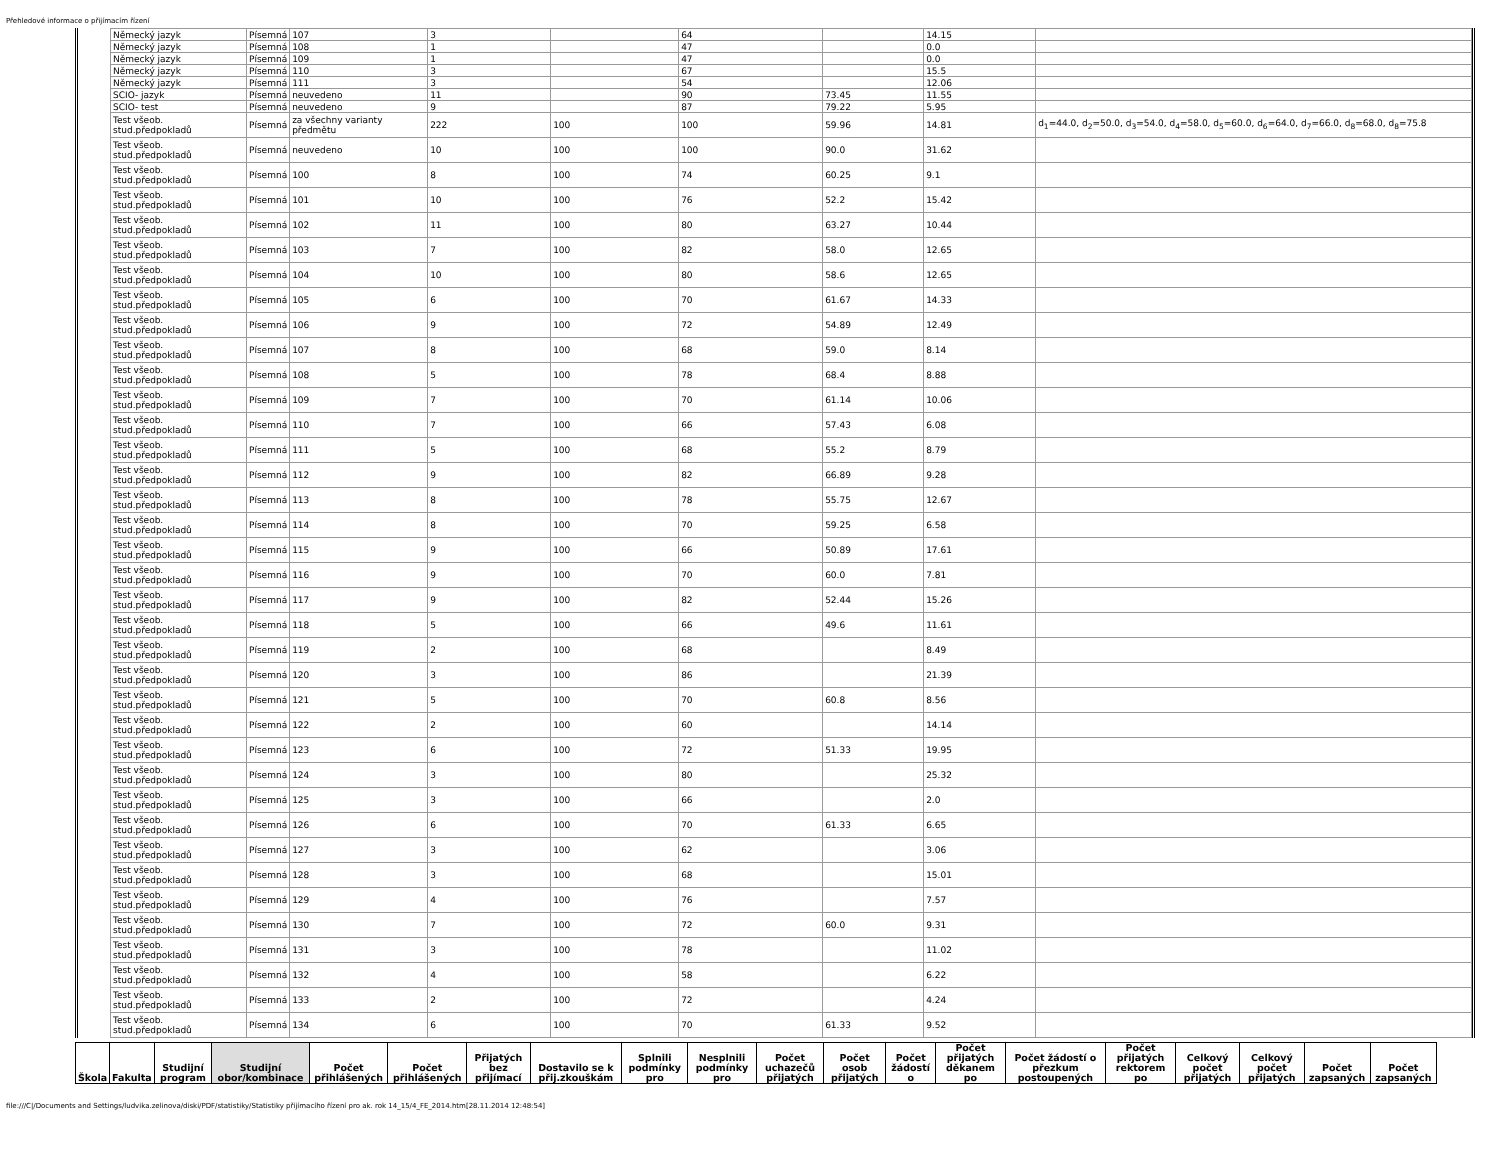Přehledové informace o přijímacím řízení
| Německý jazyk | Písemná | 107 | 3 | | 64 | | 14.15 | |
| Německý jazyk | Písemná | 108 | 1 | | 47 | | 0.0 | |
| Německý jazyk | Písemná | 109 | 1 | | 47 | | 0.0 | |
| Německý jazyk | Písemná | 110 | 3 | | 67 | | 15.5 | |
| Německý jazyk | Písemná | 111 | 3 | | 54 | | 12.06 | |
| SCIO- jazyk | Písemná | neuvedeno | 11 | | 90 | 73.45 | 11.55 | |
| SCIO- test | Písemná | neuvedeno | 9 | | 87 | 79.22 | 5.95 | |
| Test všeob. stud.předpokladů | Písemná | za všechny varianty předmětu | 222 | 100 | 100 | 59.96 | 14.81 | d<sub>1</sub>=44.0, d<sub>2</sub>=50.0, d<sub>3</sub>=54.0, d<sub>4</sub>=58.0, d<sub>5</sub>=60.0, d<sub>6</sub>=64.0, d<sub>7</sub>=66.0, d<sub>8</sub>=68.0, d<sub>8</sub>=75.8 |
| Test všeob. stud.předpokladů | Písemná | neuvedeno | 10 | 100 | 100 | 90.0 | 31.62 | |
| Test všeob. stud.předpokladů | Písemná | 100 | 8 | 100 | 74 | 60.25 | 9.1 | |
| Test všeob. stud.předpokladů | Písemná | 101 | 10 | 100 | 76 | 52.2 | 15.42 | |
| Test všeob. stud.předpokladů | Písemná | 102 | 11 | 100 | 80 | 63.27 | 10.44 | |
| Test všeob. stud.předpokladů | Písemná | 103 | 7 | 100 | 82 | 58.0 | 12.65 | |
| Test všeob. stud.předpokladů | Písemná | 104 | 10 | 100 | 80 | 58.6 | 12.65 | |
| Test všeob. stud.předpokladů | Písemná | 105 | 6 | 100 | 70 | 61.67 | 14.33 | |
| Test všeob. stud.předpokladů | Písemná | 106 | 9 | 100 | 72 | 54.89 | 12.49 | |
| Test všeob. stud.předpokladů | Písemná | 107 | 8 | 100 | 68 | 59.0 | 8.14 | |
| Test všeob. stud.předpokladů | Písemná | 108 | 5 | 100 | 78 | 68.4 | 8.88 | |
| Test všeob. stud.předpokladů | Písemná | 109 | 7 | 100 | 70 | 61.14 | 10.06 | |
| Test všeob. stud.předpokladů | Písemná | 110 | 7 | 100 | 66 | 57.43 | 6.08 | |
| Test všeob. stud.předpokladů | Písemná | 111 | 5 | 100 | 68 | 55.2 | 8.79 | |
| Test všeob. stud.předpokladů | Písemná | 112 | 9 | 100 | 82 | 66.89 | 9.28 | |
| Test všeob. stud.předpokladů | Písemná | 113 | 8 | 100 | 78 | 55.75 | 12.67 | |
| Test všeob. stud.předpokladů | Písemná | 114 | 8 | 100 | 70 | 59.25 | 6.58 | |
| Test všeob. stud.předpokladů | Písemná | 115 | 9 | 100 | 66 | 50.89 | 17.61 | |
| Test všeob. stud.předpokladů | Písemná | 116 | 9 | 100 | 70 | 60.0 | 7.81 | |
| Test všeob. stud.předpokladů | Písemná | 117 | 9 | 100 | 82 | 52.44 | 15.26 | |
| Test všeob. stud.předpokladů | Písemná | 118 | 5 | 100 | 66 | 49.6 | 11.61 | |
| Test všeob. stud.předpokladů | Písemná | 119 | 2 | 100 | 68 | | 8.49 | |
| Test všeob. stud.předpokladů | Písemná | 120 | 3 | 100 | 86 | | 21.39 | |
| Test všeob. stud.předpokladů | Písemná | 121 | 5 | 100 | 70 | 60.8 | 8.56 | |
| Test všeob. stud.předpokladů | Písemná | 122 | 2 | 100 | 60 | | 14.14 | |
| Test všeob. stud.předpokladů | Písemná | 123 | 6 | 100 | 72 | 51.33 | 19.95 | |
| Test všeob. stud.předpokladů | Písemná | 124 | 3 | 100 | 80 | | 25.32 | |
| Test všeob. stud.předpokladů | Písemná | 125 | 3 | 100 | 66 | | 2.0 | |
| Test všeob. stud.předpokladů | Písemná | 126 | 6 | 100 | 70 | 61.33 | 6.65 | |
| Test všeob. stud.předpokladů | Písemná | 127 | 3 | 100 | 62 | | 3.06 | |
| Test všeob. stud.předpokladů | Písemná | 128 | 3 | 100 | 68 | | 15.01 | |
| Test všeob. stud.předpokladů | Písemná | 129 | 4 | 100 | 76 | | 7.57 | |
| Test všeob. stud.předpokladů | Písemná | 130 | 7 | 100 | 72 | 60.0 | 9.31 | |
| Test všeob. stud.předpokladů | Písemná | 131 | 3 | 100 | 78 | | 11.02 | |
| Test všeob. stud.předpokladů | Písemná | 132 | 4 | 100 | 58 | | 6.22 | |
| Test všeob. stud.předpokladů | Písemná | 133 | 2 | 100 | 72 | | 4.24 | |
| Test všeob. stud.předpokladů | Písemná | 134 | 6 | 100 | 70 | 61.33 | 9.52 | |
| Škola | Fakulta | Studijní program | Studijní obor/kombinace | Počet přihlášených | Počet přihlášených | Přijatých bez přijímací | Dostavilo se k přij.zkouškám | Splnili podmínky pro | Nesplnili podmínky pro | Počet uchazečů přijatých | Počet osob přijatých | Počet žádostí o | Počet přijatých děkanem po | Počet žádostí o přezkum postoupených | Počet přijatých rektorem po | Celkový počet přijatých | Celkový počet přijatých | Počet zapsaných | Počet zapsaných |
| --- | --- | --- | --- | --- | --- | --- | --- | --- | --- | --- | --- | --- | --- | --- | --- | --- | --- | --- | --- |
file:///C|/Documents and Settings/ludvika.zelinova/diski/PDF/statistiky/Statistiky přijímacího řízení pro ak. rok 14_15/4_FE_2014.htm[28.11.2014 12:48:54]